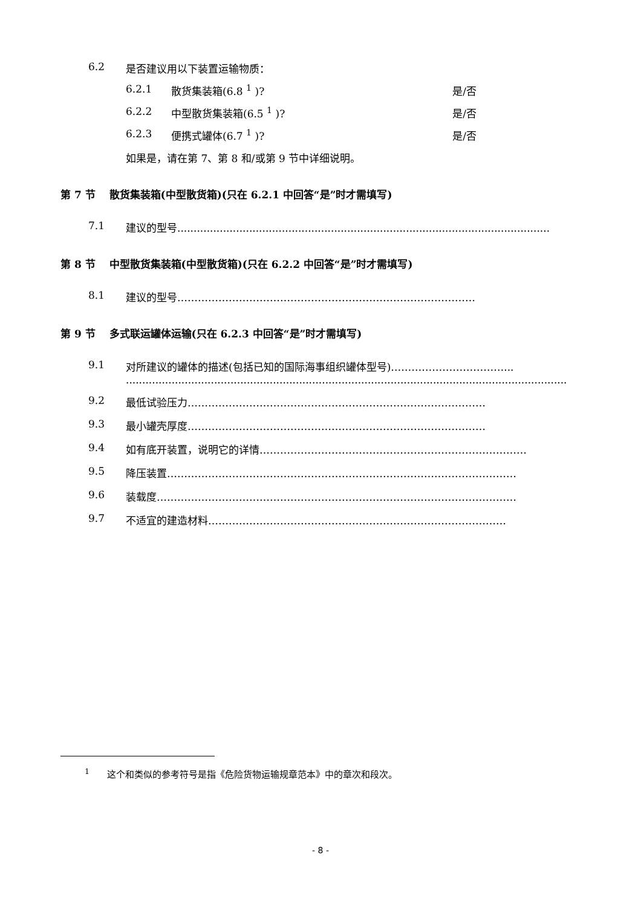6.2 是否建议用以下装置运输物质：
6.2.1 散货集装箱(6.8 <sup>1</sup> )? 是/否
6.2.2 中型散货集装箱(6.5 <sup>1</sup> )? 是/否
6.2.3 便携式罐体(6.7 <sup>1</sup> )? 是/否
如果是，请在第 7、第 8 和/或第 9 节中详细说明。
第 7 节　 散货集装箱(中型散货箱)(只在 6.2.1 中回答“是”时才需填写)
7.1 建议的型号.......................................................................................................................
第 8 节　 中型散货集装箱(中型散货箱)(只在 6.2.2 中回答“是”时才需填写)
8.1 建议的型号……………………………………………………………………………
第 9 节　 多式联运罐体运输(只在 6.2.3 中回答“是”时才需填写)
9.1 对所建议的罐体的描述(包括已知的国际海事组织罐体型号)……………………………...
.........................................................................................................................................
9.2 最低试验压力……………………………………………………………………………
9.3 最小罐壳厚度……………………………………………………………………………
9.4 如有底开装置，说明它的详情……………………………………………………………………
9.5 降压装置…………………………………………………………………………………………
9.6 装载度……………………………………………………………………………………………
9.7 不适宜的建造材料……………………………………………………………………………
<sup>1</sup> 这个和类似的参考符号是指《危险货物运输规章范本》中的章次和段次。
- 8 -